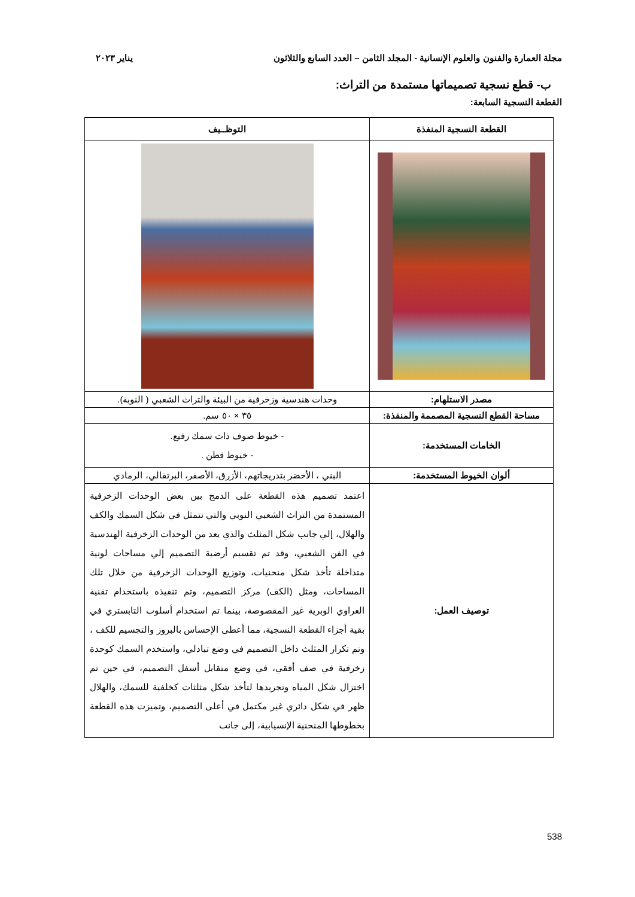مجلة العمارة والفنون والعلوم الإنسانية - المجلد الثامن – العدد السابع والثلاثون يناير ٢٠٢٣
ب- قطع نسجية تصميماتها مستمدة من التراث:
القطعة النسجية السابعة:
| القطعة النسجية المنفذة | التوظــيف |
| --- | --- |
| مصدر الاستلهام: | وحدات هندسية وزخرفية من البيئة والتراث الشعبي ( النوبة). |
| مساحة القطع النسجية المصممة والمنفذة: | ٣٥ × ٥٠ سم. |
| الخامات المستخدمة: | - خيوط صوف ذات سمك رفيع. - خيوط قطن . |
| ألوان الخيوط المستخدمة: | البني ، الأخضر بتدريجاتهم، الأزرق، الأصفر، البرتقالي، الرمادي |
| توصيف العمل: | اعتمد تصميم هذه القطعة على الدمج بين بعض الوحدات الزخرفية المستمدة من التراث الشعبي النوبي والتي تتمثل في شكل السمك والكف والهلال، إلي جانب شكل المثلث والذي يعد من الوحدات الزخرفية الهندسية في الفن الشعبي، وقد تم تقسيم أرضية التصميم إلي مساحات لونية متداخلة تأخذ شكل منحنيات، وتوزيع الوحدات الزخرفية من خلال تلك المساحات، ومثل (الكف) مركز التصميم، وتم تنفيذه باستخدام تقنية العراوي الوبرية غير المقصوصة، بينما تم استخدام أسلوب التابستري في بقية أجزاء القطعة النسجية، مما أعطى الإحساس بالبروز والتجسيم للكف ، وتم تكرار المثلث داخل التصميم في وضع تبادلي، واستخدم السمك كوحدة زخرفية في صف أفقي، في وضع متقابل أسفل التصميم، في حين تم اختزال شكل المياه وتجريدها لتأخذ شكل مثلثات كخلفية للسمك، والهلال ظهر في شكل دائري غير مكتمل في أعلى التصميم، وتميزت هذه القطعة بخطوطها المنحنية الإنسيابية، إلى جانب |
538